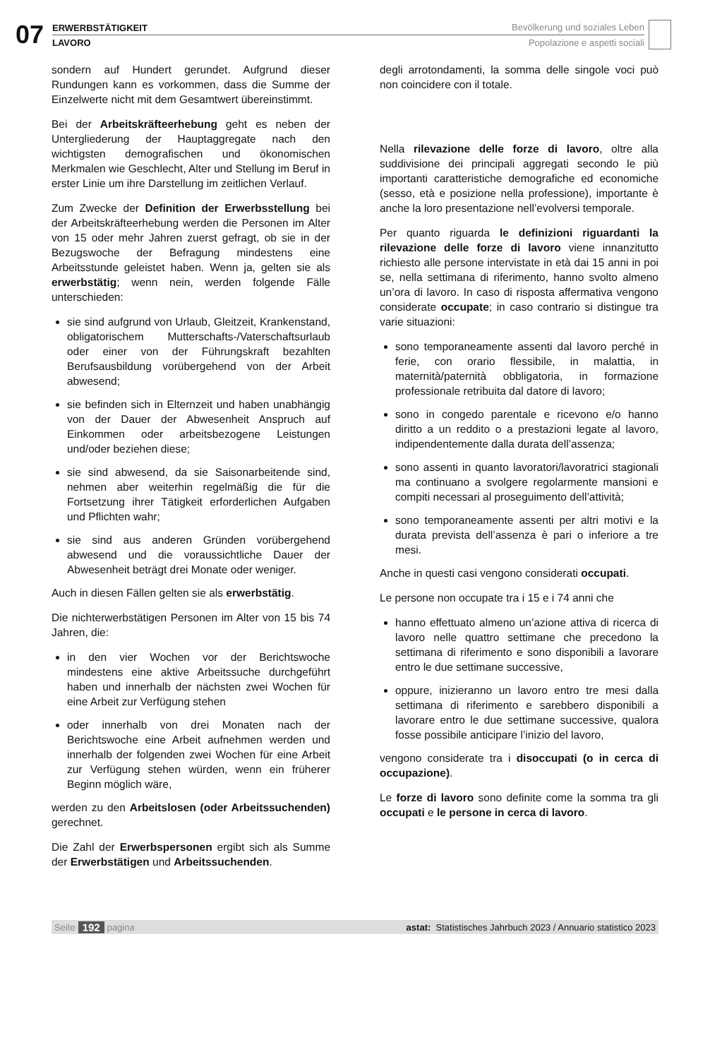07 ERWERBSTÄTIGKEIT
LAVORO
Bevölkerung und soziales Leben
Popolazione e aspetti sociali
sondern auf Hundert gerundet. Aufgrund dieser Rundungen kann es vorkommen, dass die Summe der Einzelwerte nicht mit dem Gesamtwert übereinstimmt.
Bei der Arbeitskräfteerhebung geht es neben der Untergliederung der Hauptaggregate nach den wichtigsten demografischen und ökonomischen Merkmalen wie Geschlecht, Alter und Stellung im Beruf in erster Linie um ihre Darstellung im zeitlichen Verlauf.
Zum Zwecke der Definition der Erwerbsstellung bei der Arbeitskräfteerhebung werden die Personen im Alter von 15 oder mehr Jahren zuerst gefragt, ob sie in der Bezugswoche der Befragung mindestens eine Arbeitsstunde geleistet haben. Wenn ja, gelten sie als erwerbstätig; wenn nein, werden folgende Fälle unterschieden:
sie sind aufgrund von Urlaub, Gleitzeit, Krankenstand, obligatorischem Mutterschafts-/Vaterschaftsurlaub oder einer von der Führungskraft bezahlten Berufsausbildung vorübergehend von der Arbeit abwesend;
sie befinden sich in Elternzeit und haben unabhängig von der Dauer der Abwesenheit Anspruch auf Einkommen oder arbeitsbezogene Leistungen und/oder beziehen diese;
sie sind abwesend, da sie Saisonarbeitende sind, nehmen aber weiterhin regelmäßig die für die Fortsetzung ihrer Tätigkeit erforderlichen Aufgaben und Pflichten wahr;
sie sind aus anderen Gründen vorübergehend abwesend und die voraussichtliche Dauer der Abwesenheit beträgt drei Monate oder weniger.
Auch in diesen Fällen gelten sie als erwerbstätig.
Die nichterwerbstätigen Personen im Alter von 15 bis 74 Jahren, die:
in den vier Wochen vor der Berichtswoche mindestens eine aktive Arbeitssuche durchgeführt haben und innerhalb der nächsten zwei Wochen für eine Arbeit zur Verfügung stehen
oder innerhalb von drei Monaten nach der Berichtswoche eine Arbeit aufnehmen werden und innerhalb der folgenden zwei Wochen für eine Arbeit zur Verfügung stehen würden, wenn ein früherer Beginn möglich wäre,
werden zu den Arbeitslosen (oder Arbeitssuchenden) gerechnet.
Die Zahl der Erwerbspersonen ergibt sich als Summe der Erwerbstätigen und Arbeitssuchenden.
degli arrotondamenti, la somma delle singole voci può non coincidere con il totale.
Nella rilevazione delle forze di lavoro, oltre alla suddivisione dei principali aggregati secondo le più importanti caratteristiche demografiche ed economiche (sesso, età e posizione nella professione), importante è anche la loro presentazione nell’evolversi temporale.
Per quanto riguarda le definizioni riguardanti la rilevazione delle forze di lavoro viene innanzitutto richiesto alle persone intervistate in età dai 15 anni in poi se, nella settimana di riferimento, hanno svolto almeno un’ora di lavoro. In caso di risposta affermativa vengono considerate occupate; in caso contrario si distingue tra varie situazioni:
sono temporaneamente assenti dal lavoro perché in ferie, con orario flessibile, in malattia, in maternità/paternità obbligatoria, in formazione professionale retribuita dal datore di lavoro;
sono in congedo parentale e ricevono e/o hanno diritto a un reddito o a prestazioni legate al lavoro, indipendentemente dalla durata dell’assenza;
sono assenti in quanto lavoratori/lavoratrici stagionali ma continuano a svolgere regolarmente mansioni e compiti necessari al proseguimento dell’attività;
sono temporaneamente assenti per altri motivi e la durata prevista dell’assenza è pari o inferiore a tre mesi.
Anche in questi casi vengono considerati occupati.
Le persone non occupate tra i 15 e i 74 anni che
hanno effettuato almeno un’azione attiva di ricerca di lavoro nelle quattro settimane che precedono la settimana di riferimento e sono disponibili a lavorare entro le due settimane successive,
oppure, inizieranno un lavoro entro tre mesi dalla settimana di riferimento e sarebbero disponibili a lavorare entro le due settimane successive, qualora fosse possibile anticipare l’inizio del lavoro,
vengono considerate tra i disoccupati (o in cerca di occupazione).
Le forze di lavoro sono definite come la somma tra gli occupati e le persone in cerca di lavoro.
Seite 192 pagina astat: Statistisches Jahrbuch 2023 / Annuario statistico 2023